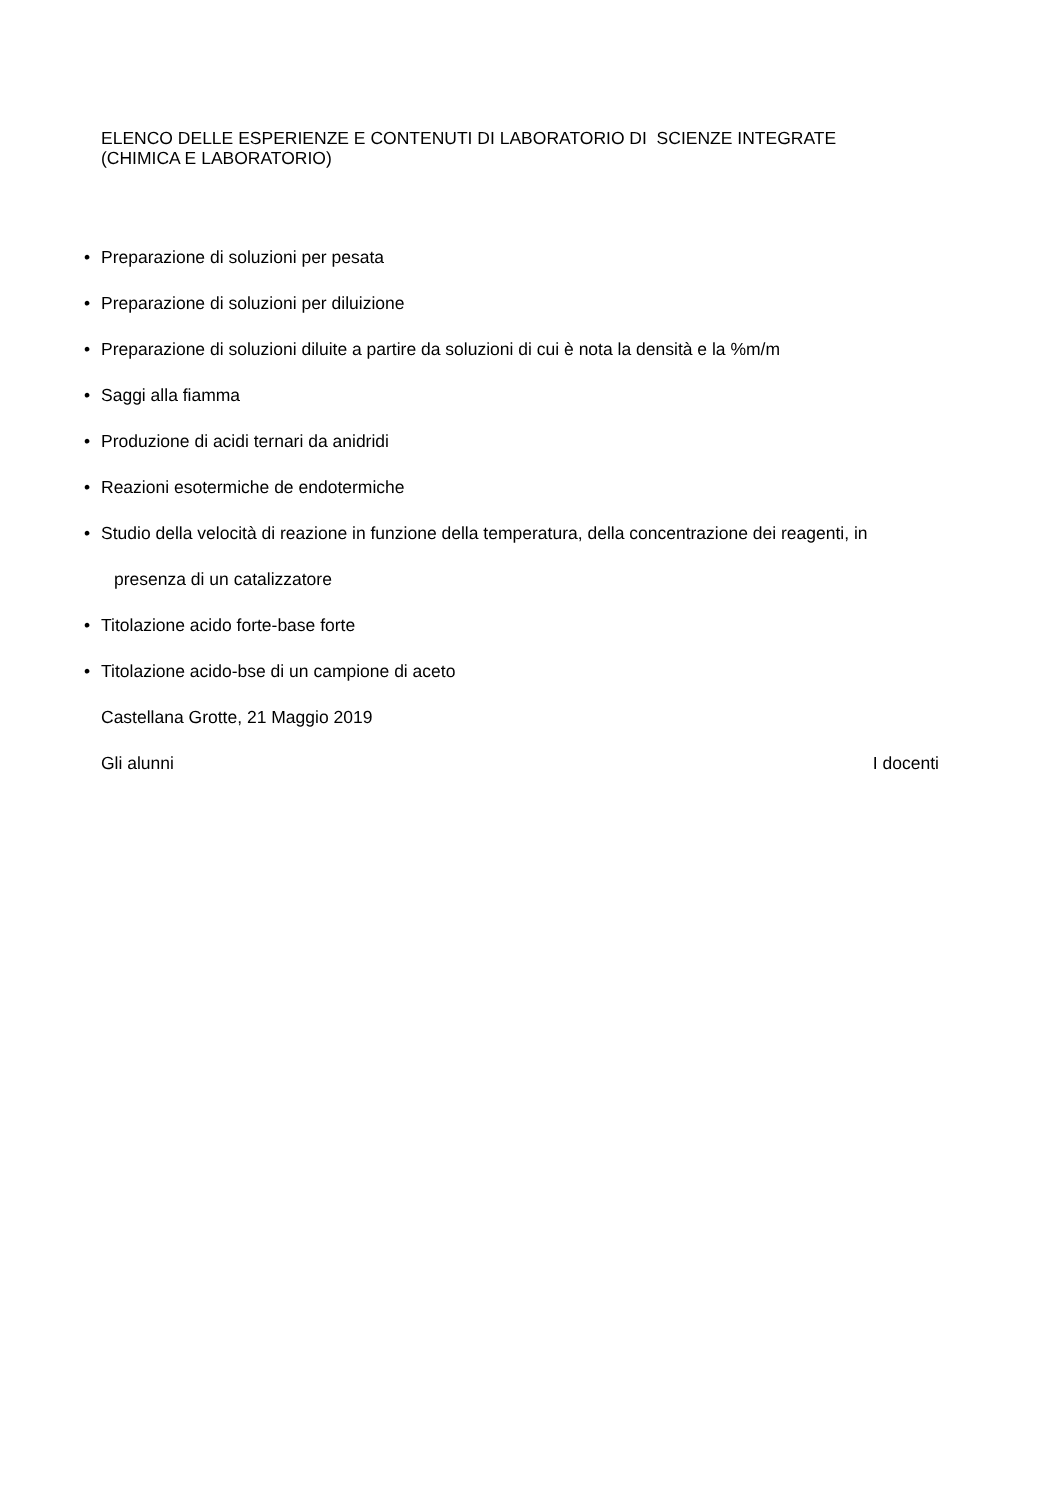ELENCO DELLE ESPERIENZE E CONTENUTI DI LABORATORIO DI SCIENZE INTEGRATE
(CHIMICA E LABORATORIO)
• Preparazione di soluzioni per pesata
• Preparazione di soluzioni per diluizione
• Preparazione di soluzioni diluite a partire da soluzioni di cui è nota la densità e la %m/m
• Saggi alla fiamma
• Produzione di acidi ternari da anidridi
• Reazioni esotermiche de endotermiche
• Studio della velocità di reazione in funzione della temperatura, della concentrazione dei reagenti, in
presenza di un catalizzatore
• Titolazione acido forte-base forte
• Titolazione acido-bse di un campione di aceto
Castellana Grotte, 21 Maggio 2019
Gli alunni I docenti